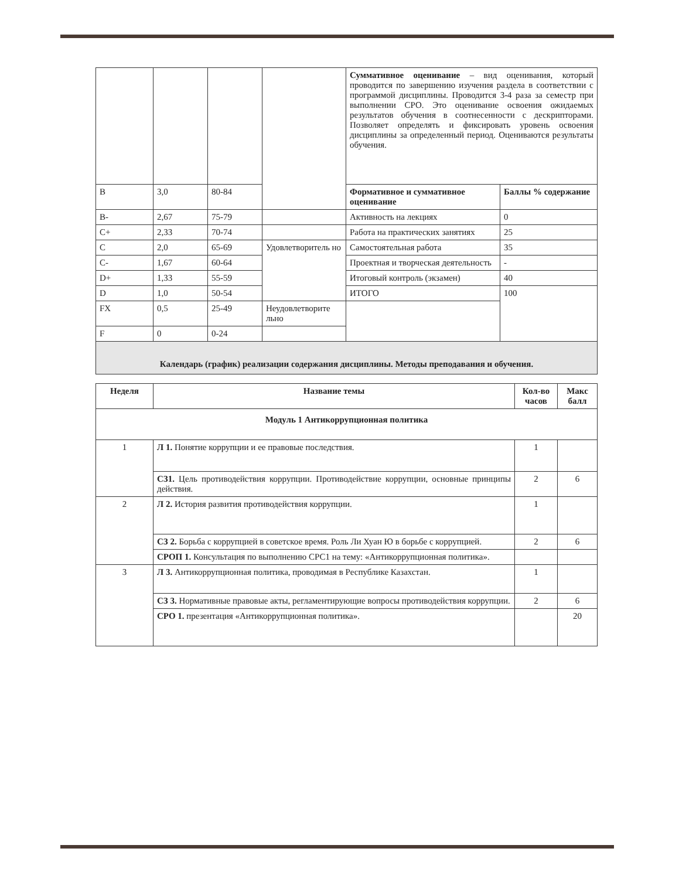| | | | | Суммативное оценивание – вид оценивания, который проводится по завершению изучения раздела в соответствии с программой дисциплины. Проводится 3-4 раза за семестр при выполнении СРО. Это оценивание освоения ожидаемых результатов обучения в соотнесенности с дескрипторами. Позволяет определять и фиксировать уровень освоения дисциплины за определенный период. Оцениваются результаты обучения. | |
| B | 3,0 | 80-84 | | Формативное и суммативное оценивание | Баллы % содержание |
| B- | 2,67 | 75-79 | | Активность на лекциях | 0 |
| C+ | 2,33 | 70-74 | | Работа на практических занятиях | 25 |
| C | 2,0 | 65-69 | Удовлетворитель но | Самостоятельная работа | 35 |
| C- | 1,67 | 60-64 | | Проектная и творческая деятельность | - |
| D+ | 1,33 | 55-59 | | Итоговый контроль (экзамен) | 40 |
| D | 1,0 | 50-54 | | ИТОГО | 100 |
| FX | 0,5 | 25-49 | Неудовлетворите льно | | |
| F | 0 | 0-24 | | | |
| Календарь (график) реализации содержания дисциплины. Методы преподавания и обучения. | | | | | |
| Неделя | Название темы | Кол-во часов | Макс балл |
| --- | --- | --- | --- |
| Модуль 1 Антикоррупционная политика | | | |
| 1 | Л 1. Понятие коррупции и ее правовые последствия. | 1 | |
| | СЗ1. Цель противодействия коррупции. Противодействие коррупции, основные принципы действия. | 2 | 6 |
| 2 | Л 2. История развития противодействия коррупции. | 1 | |
| | СЗ 2. Борьба с коррупцией в советское время. Роль Ли Хуан Ю в борьбе с коррупцией. | 2 | 6 |
| | СРОП 1. Консультация по выполнению СРС1 на тему: «Антикоррупционная политика». | | |
| 3 | Л 3. Антикоррупционная политика, проводимая в Республике Казахстан. | 1 | |
| | СЗ 3. Нормативные правовые акты, регламентирующие вопросы противодействия коррупции. | 2 | 6 |
| | СРО 1. презентация «Антикоррупционная политика». | | 20 |